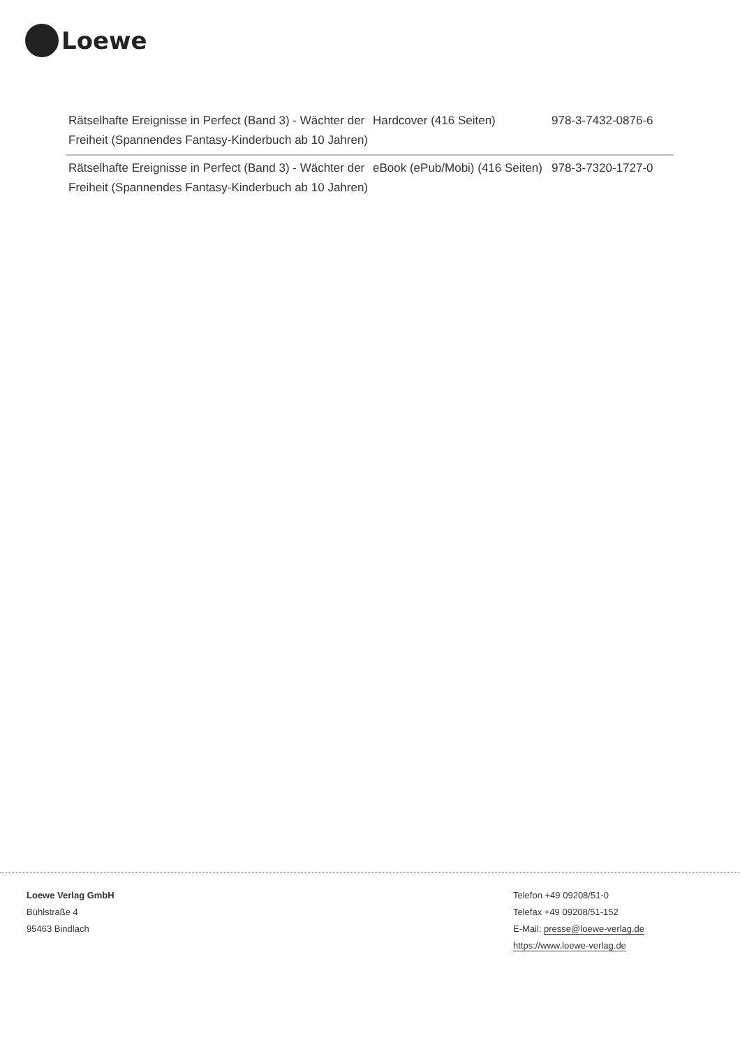Loewe
| Rätselhafte Ereignisse in Perfect (Band 3) - Wächter der Freiheit (Spannendes Fantasy-Kinderbuch ab 10 Jahren) | Hardcover (416 Seiten) | 978-3-7432-0876-6 |
| Rätselhafte Ereignisse in Perfect (Band 3) - Wächter der Freiheit (Spannendes Fantasy-Kinderbuch ab 10 Jahren) | eBook (ePub/Mobi) (416 Seiten) | 978-3-7320-1727-0 |
Loewe Verlag GmbH
Bühlstraße 4
95463 Bindlach
Telefon +49 09208/51-0
Telefax +49 09208/51-152
E-Mail: presse@loewe-verlag.de
https://www.loewe-verlag.de